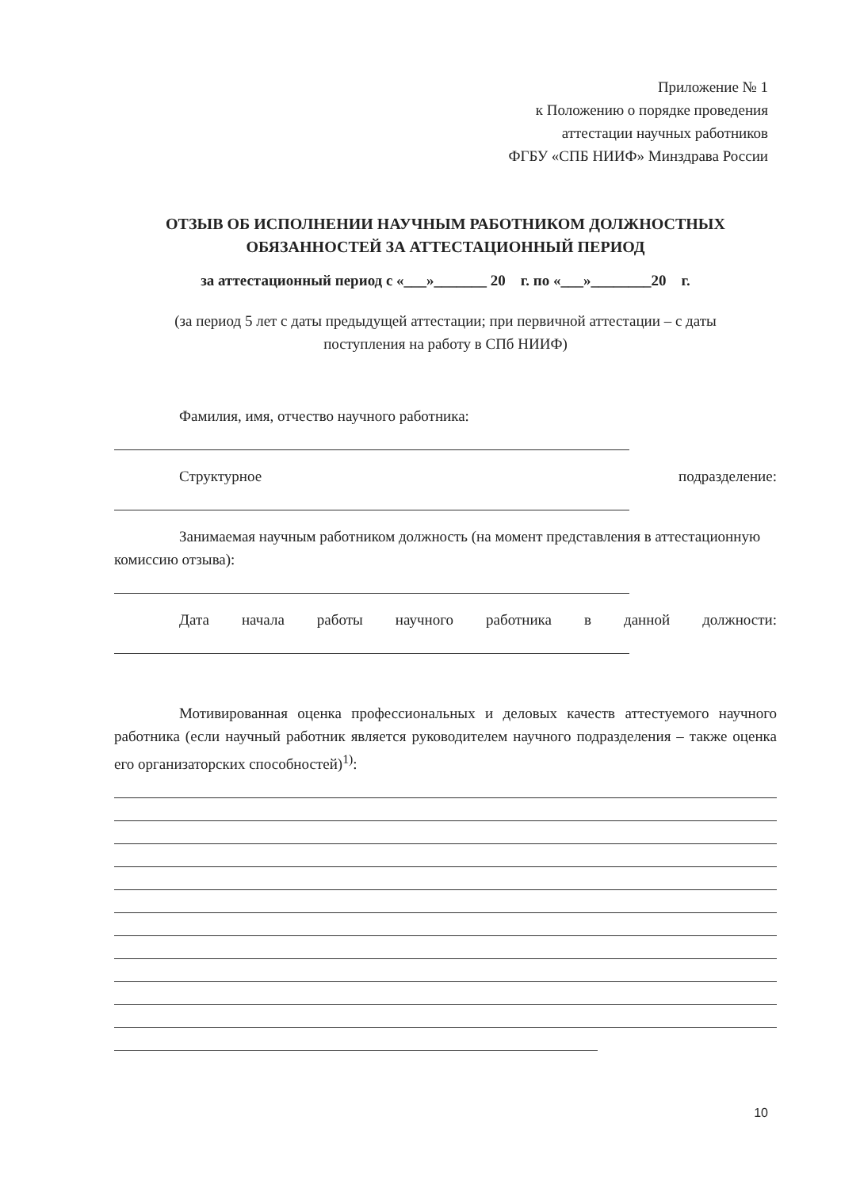Приложение № 1
к Положению о порядке проведения
аттестации научных работников
ФГБУ «СПБ НИИФ» Минздрава России
ОТЗЫВ ОБ ИСПОЛНЕНИИ НАУЧНЫМ РАБОТНИКОМ ДОЛЖНОСТНЫХ
ОБЯЗАННОСТЕЙ ЗА АТТЕСТАЦИОННЫЙ ПЕРИОД
за аттестационный период с «___»_______ 20 г. по «___»________20 г.
(за период 5 лет с даты предыдущей аттестации; при первичной аттестации – с даты
поступления на работу в СПб НИИФ)
Фамилия, имя, отчество научного работника:
Структурное подразделение:
Занимаемая научным работником должность (на момент представления в аттестационную комиссию отзыва):
Дата начала работы научного работника в данной должности:
Мотивированная оценка профессиональных и деловых качеств аттестуемого научного работника (если научный работник является руководителем научного подразделения – также оценка его организаторских способностей)<sup>1)</sup>:
10